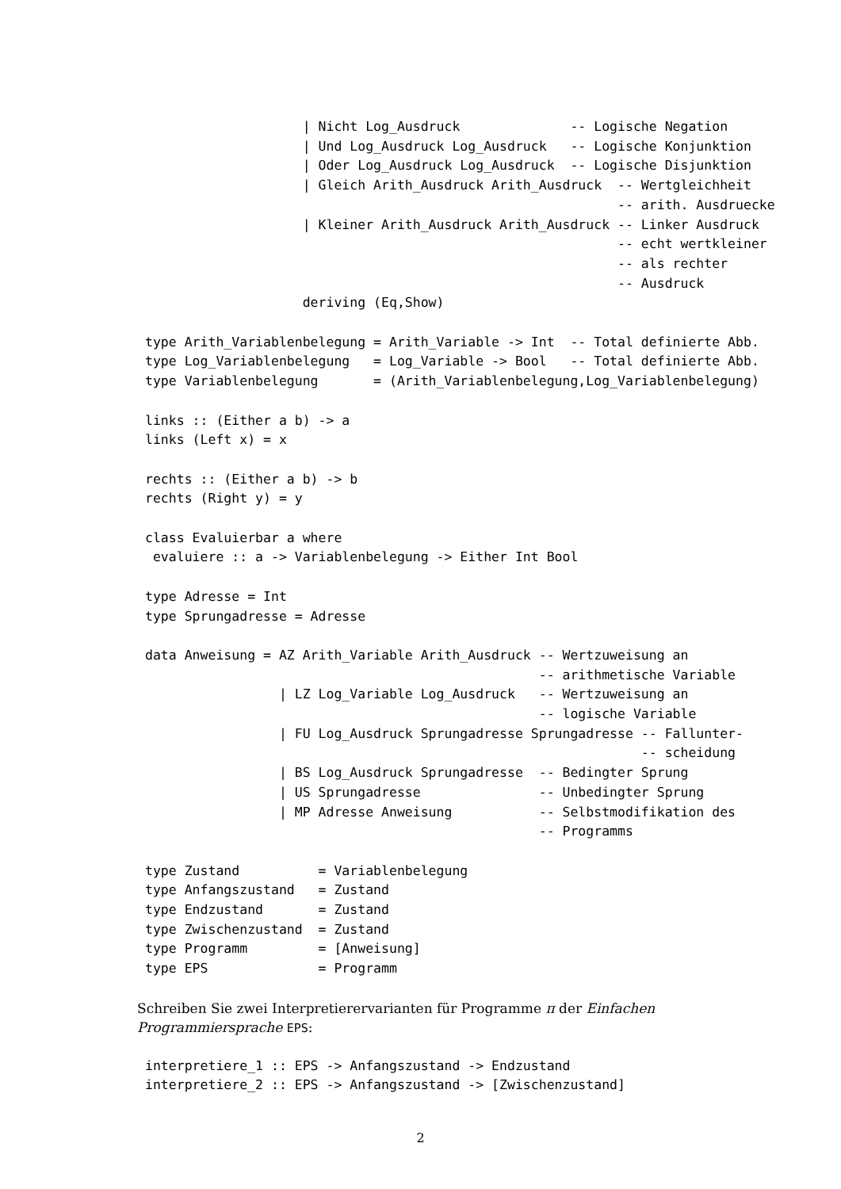| Nicht Log_Ausdruck              -- Logische Negation
                    | Und Log_Ausdruck Log_Ausdruck   -- Logische Konjunktion
                    | Oder Log_Ausdruck Log_Ausdruck  -- Logische Disjunktion
                    | Gleich Arith_Ausdruck Arith_Ausdruck  -- Wertgleichheit
                                                            -- arith. Ausdruecke
                    | Kleiner Arith_Ausdruck Arith_Ausdruck -- Linker Ausdruck
                                                            -- echt wertkleiner
                                                            -- als rechter
                                                            -- Ausdruck
                    deriving (Eq,Show)
type Arith_Variablenbelegung = Arith_Variable -> Int  -- Total definierte Abb.
type Log_Variablenbelegung   = Log_Variable -> Bool   -- Total definierte Abb.
type Variablenbelegung       = (Arith_Variablenbelegung,Log_Variablenbelegung)
links :: (Either a b) -> a
links (Left x) = x
rechts :: (Either a b) -> b
rechts (Right y) = y
class Evaluierbar a where
 evaluiere :: a -> Variablenbelegung -> Either Int Bool
type Adresse = Int
type Sprungadresse = Adresse
data Anweisung = AZ Arith_Variable Arith_Ausdruck -- Wertzuweisung an
                                                  -- arithmetische Variable
                 | LZ Log_Variable Log_Ausdruck   -- Wertzuweisung an
                                                  -- logische Variable
                 | FU Log_Ausdruck Sprungadresse Sprungadresse -- Fallunter-
                                                               -- scheidung
                 | BS Log_Ausdruck Sprungadresse  -- Bedingter Sprung
                 | US Sprungadresse               -- Unbedingter Sprung
                 | MP Adresse Anweisung           -- Selbstmodifikation des
                                                  -- Programms
type Zustand          = Variablenbelegung
type Anfangszustand   = Zustand
type Endzustand       = Zustand
type Zwischenzustand  = Zustand
type Programm         = [Anweisung]
type EPS              = Programm
Schreiben Sie zwei Interpretierervarianten für Programme π der Einfachen Programmiersprache EPS:
interpretiere_1 :: EPS -> Anfangszustand -> Endzustand
interpretiere_2 :: EPS -> Anfangszustand -> [Zwischenzustand]
2